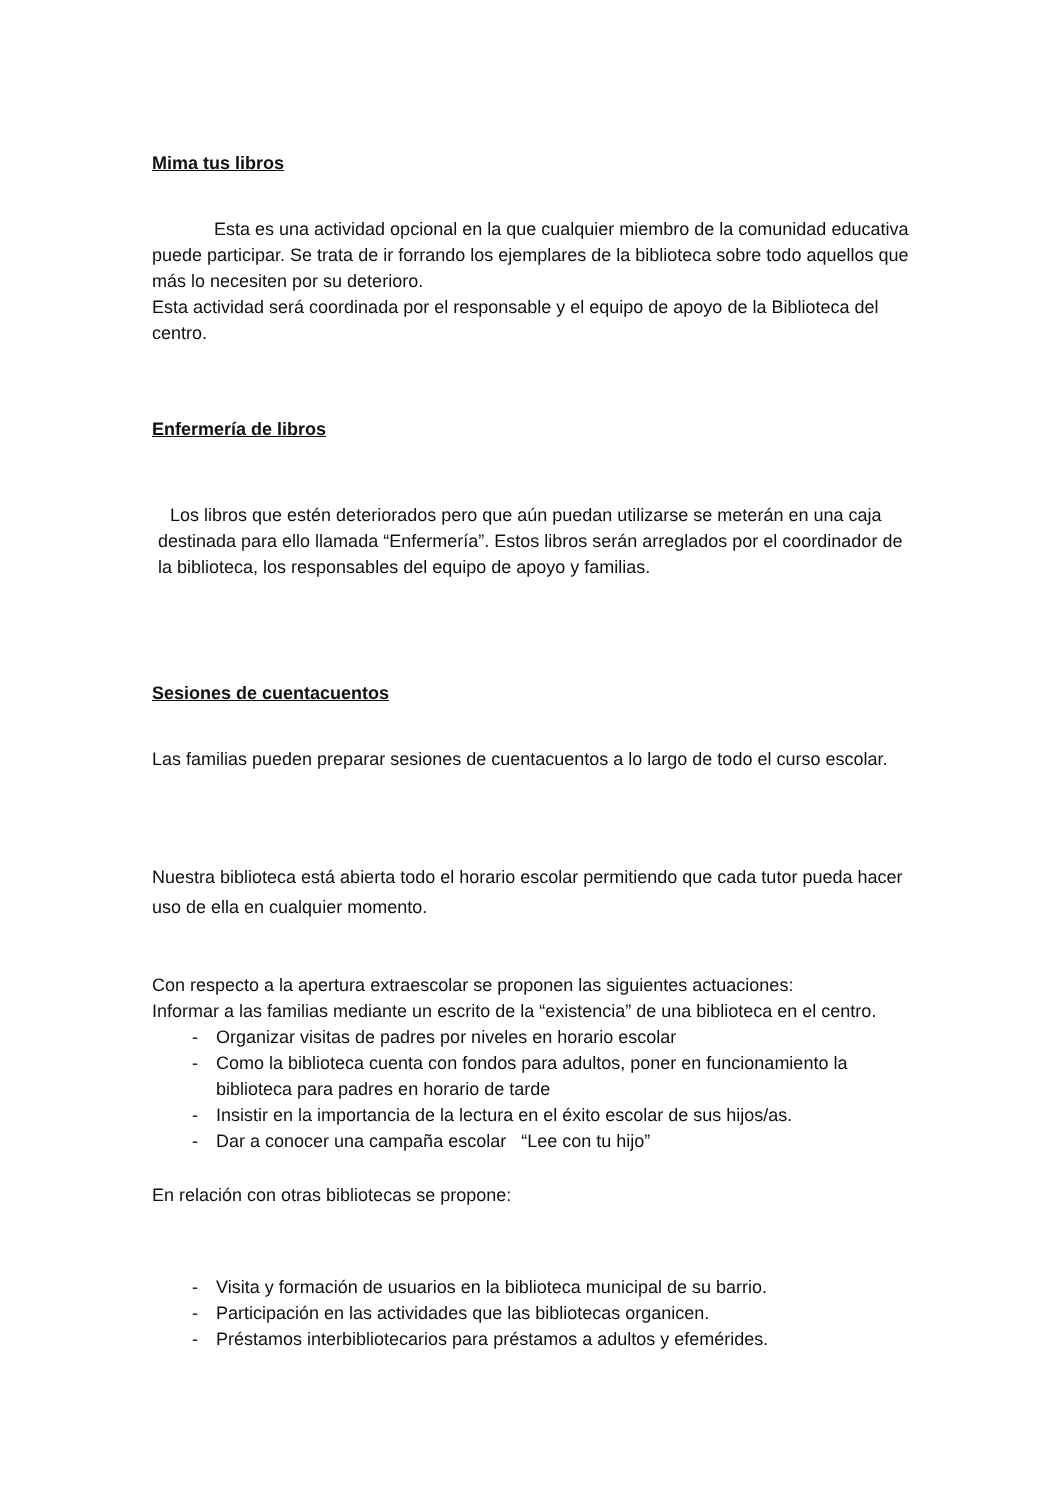Mima tus libros
Esta es una actividad opcional en la que cualquier miembro de la comunidad educativa puede participar. Se trata de ir forrando los ejemplares de la biblioteca sobre todo aquellos que más lo necesiten por su deterioro.
Esta actividad será coordinada por el responsable y el equipo de apoyo de la Biblioteca del centro.
Enfermería de libros
Los libros que estén deteriorados pero que aún puedan utilizarse se meterán en una caja destinada para ello llamada “Enfermería”. Estos libros serán arreglados por el coordinador de la biblioteca, los responsables del equipo de apoyo y familias.
Sesiones de cuentacuentos
Las familias pueden preparar sesiones de cuentacuentos a lo largo de todo el curso escolar.
Nuestra biblioteca está abierta todo el horario escolar permitiendo que cada tutor pueda hacer uso de ella en cualquier momento.
Con respecto a la apertura extraescolar se proponen las siguientes actuaciones:
Informar a las familias mediante un escrito de la “existencia” de una biblioteca en el centro.
- Organizar visitas de padres por niveles en horario escolar
- Como la biblioteca cuenta con fondos para adultos, poner en funcionamiento la biblioteca para padres en horario de tarde
- Insistir en la importancia de la lectura en el éxito escolar de sus hijos/as.
- Dar a conocer una campaña escolar “Lee con tu hijo”
En relación con otras bibliotecas se propone:
- Visita y formación de usuarios en la biblioteca municipal de su barrio.
- Participación en las actividades que las bibliotecas organicen.
- Préstamos interbibliotecarios para préstamos a adultos y efemérides.